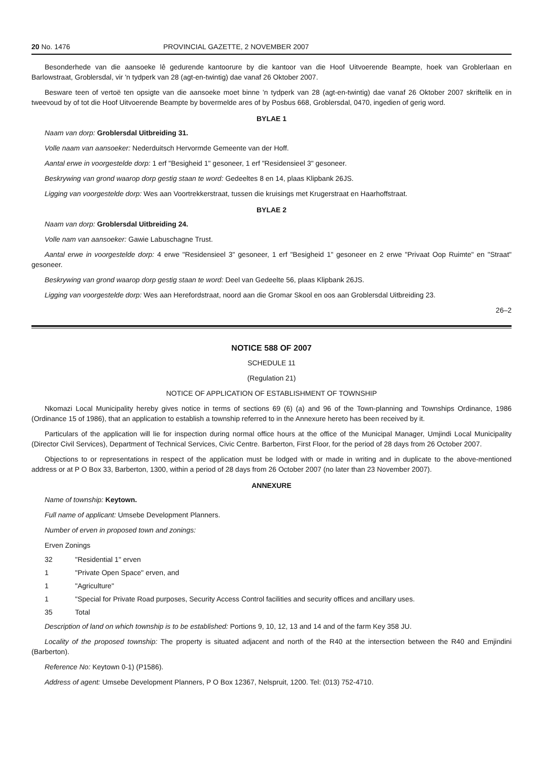20 No. 1476 PROVINCIAL GAZETTE, 2 NOVEMBER 2007
Besonderhede van die aansoeke lê gedurende kantoorure by die kantoor van die Hoof Uitvoerende Beampte, hoek van Groblerlaan en Barlowstraat, Groblersdal, vir 'n tydperk van 28 (agt-en-twintig) dae vanaf 26 Oktober 2007.
Besware teen of vertoë ten opsigte van die aansoeke moet binne 'n tydperk van 28 (agt-en-twintig) dae vanaf 26 Oktober 2007 skriftelik en in tweevoud by of tot die Hoof Uitvoerende Beampte by bovermelde ares of by Posbus 668, Groblersdal, 0470, ingedien of gerig word.
BYLAE 1
Naam van dorp: Groblersdal Uitbreiding 31.
Volle naam van aansoeker: Nederduitsch Hervormde Gemeente van der Hoff.
Aantal erwe in voorgestelde dorp: 1 erf "Besigheid 1" gesoneer, 1 erf "Residensieel 3" gesoneer.
Beskrywing van grond waarop dorp gestig staan te word: Gedeeltes 8 en 14, plaas Klipbank 26JS.
Ligging van voorgestelde dorp: Wes aan Voortrekkerstraat, tussen die kruisings met Krugerstraat en Haarhoffstraat.
BYLAE 2
Naam van dorp: Groblersdal Uitbreiding 24.
Volle nam van aansoeker: Gawie Labuschagne Trust.
Aantal erwe in voorgestelde dorp: 4 erwe "Residensieel 3" gesoneer, 1 erf "Besigheid 1" gesoneer en 2 erwe "Privaat Oop Ruimte" en "Straat" gesoneer.
Beskrywing van grond waarop dorp gestig staan te word: Deel van Gedeelte 56, plaas Klipbank 26JS.
Ligging van voorgestelde dorp: Wes aan Herefordstraat, noord aan die Gromar Skool en oos aan Groblersdal Uitbreiding 23.
26–2
NOTICE 588 OF 2007
SCHEDULE 11
(Regulation 21)
NOTICE OF APPLICATION OF ESTABLISHMENT OF TOWNSHIP
Nkomazi Local Municipality hereby gives notice in terms of sections 69 (6) (a) and 96 of the Town-planning and Townships Ordinance, 1986 (Ordinance 15 of 1986), that an application to establish a township referred to in the Annexure hereto has been received by it.
Particulars of the application will lie for inspection during normal office hours at the office of the Municipal Manager, Umjindi Local Municipality (Director Civil Services), Department of Technical Services, Civic Centre. Barberton, First Floor, for the period of 28 days from 26 October 2007.
Objections to or representations in respect of the application must be lodged with or made in writing and in duplicate to the above-mentioned address or at P O Box 33, Barberton, 1300, within a period of 28 days from 26 October 2007 (no later than 23 November 2007).
ANNEXURE
Name of township: Keytown.
Full name of applicant: Umsebe Development Planners.
Number of erven in proposed town and zonings:
Erven Zonings
32 "Residential 1" erven
1 "Private Open Space" erven, and
1 "Agriculture"
1 "Special for Private Road purposes, Security Access Control facilities and security offices and ancillary uses.
35 Total
Description of land on which township is to be established: Portions 9, 10, 12, 13 and 14 and of the farm Key 358 JU.
Locality of the proposed township: The property is situated adjacent and north of the R40 at the intersection between the R40 and Emjindini (Barberton).
Reference No: Keytown 0-1) (P1586).
Address of agent: Umsebe Development Planners, P O Box 12367, Nelspruit, 1200. Tel: (013) 752-4710.